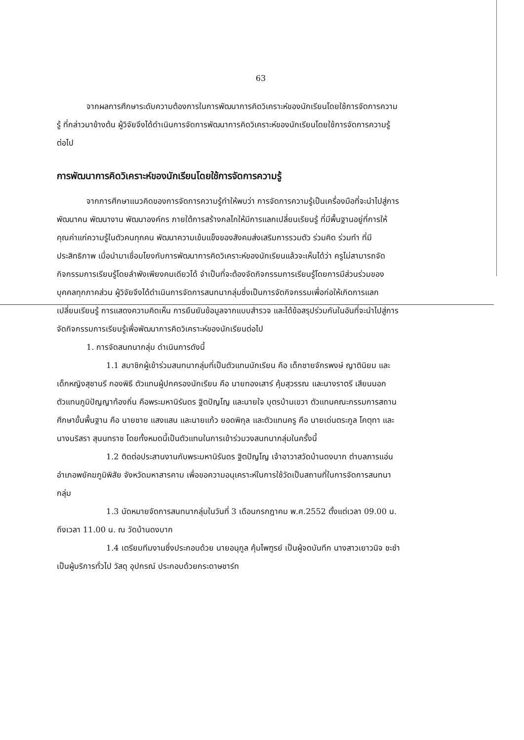63
จากผลการศึกษาระดับความต้องการในการพัฒนาการคิดวิเคราะห์ของนักเรียนโดยใช้การจัดการความรู้ ที่กล่าวมาข้างต้น ผู้วิจัยจึงได้ดำเนินการจัดการพัฒนาการคิดวิเคราะห์ของนักเรียนโดยใช้การจัดการความรู้ ต่อไป
การพัฒนาการคิดวิเคราะห์ของนักเรียนโดยใช้การจัดการความรู้
จากการศึกษาแนวคิดของการจัดการความรู้ทำให้พบว่า การจัดการความรู้เป็นเครื่องมือที่จะนำไปสู่การพัฒนาคน พัฒนางาน พัฒนาองค์กร ภายใต้การสร้างกลไกให้มีการแลกเปลี่ยนเรียนรู้ ที่มีพื้นฐานอยู่ที่การให้คุณค่าแก่ความรู้ในตัวคนทุกคน พัฒนาความเข้มแข็งของสังคมส่งเสริมการรวมตัว ร่วมคิด ร่วมทำ ที่มีประสิทธิภาพ เมื่อนำมาเชื่อมโยงกับการพัฒนาการคิดวิเคราะห์ของนักเรียนแล้วจะเห็นได้ว่า ครูไม่สามารถจัดกิจกรรมการเรียนรู้โดยลำพังเพียงคนเดียวได้ จำเป็นที่จะต้องจัดกิจกรรมการเรียนรู้โดยการมีส่วนร่วมของบุคคลทุกภาคส่วน ผู้วิจัยจึงได้ดำเนินการจัดการสนทนากลุ่มซึ่งเป็นการจัดกิจกรรมเพื่อก่อให้เกิดการแลกเปลี่ยนเรียนรู้ การแสดงความคิดเห็น การยืนยันข้อมูลจากแบบสำรวจ และได้ข้อสรุปร่วมกันในอันที่จะนำไปสู่การจัดกิจกรรมการเรียนรู้เพื่อพัฒนาการคิดวิเคราะห์ของนักเรียนต่อไป
1. การจัดสนทนากลุ่ม ดำเนินการดังนี้
1.1 สมาชิกผู้เข้าร่วมสนทนากลุ่มที่เป็นตัวแทนนักเรียน คือ เด็กชายจักรพงษ์ ญาตินิยม และเด็กหญิงสุชานรี กองพิธี ตัวแทนผู้ปกครองนักเรียน คือ นายทองเสาร์ คุ้มสุวรรณ และนางราตรี เสียนนอก ตัวแทนภูมิปัญญาท้องถิ่น คือพระมหานิรันดร ฐิตปัญโญ และนายใจ บุตรบ้านเขวา ตัวแทนคณะกรรมการสถานศึกษาขั้นพื้นฐาน คือ นายชาย แสงแสน และนายแก้ว ยอดพิกุล และตัวแทนครู คือ นายเด่นตระกูล โคตุทา และนางนริสรา สุนนทราช โดยทั้งหมดนี้เป็นตัวแทนในการเข้าร่วมวงสนทนากลุ่มในครั้งนี้
1.2 ติดต่อประสานงานกับพระมหานิรันดร ฐิตปัญโญ เจ้าอาวาสวัดบ้านดงบาก ตำบลภารแอ่น อำเภอพยัคฆภูมิพิสัย จังหวัดมหาสารคาม เพื่อขอความอนุเคราะห์ในการใช้วัดเป็นสถานที่ในการจัดการสนทนากลุ่ม
1.3 นัดหมายจัดการสนทนากลุ่มในวันที่ 3 เดือนกรกฎาคม พ.ศ.2552 ตั้งแต่เวลา 09.00 น. ถึงเวลา 11.00 น. ณ วัดบ้านดงบาก
1.4 เตรียมทีมงานซึ่งประกอบด้วย นายอนุกูล คุ้มไพฑูรย์ เป็นผู้จดบันทึก นางสาวเยาวนิจ ชะชำ เป็นผู้บริการทั่วไป วัสดุ อุปกรณ์ ประกอบด้วยกระดาษชาร์ท